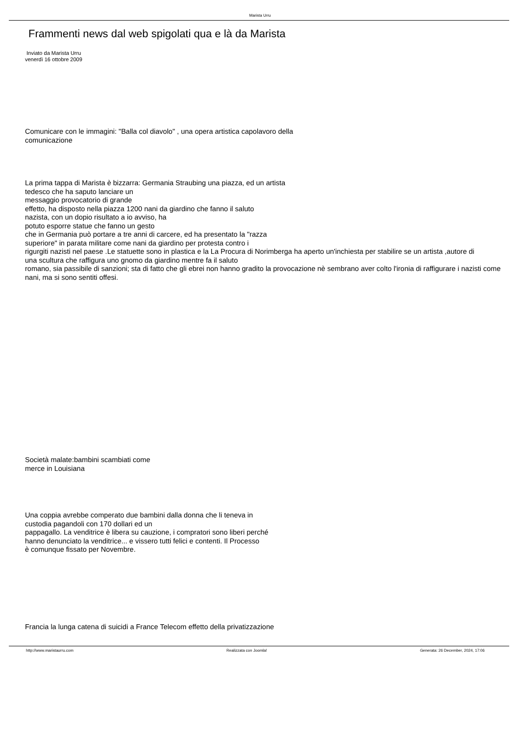Marista Urru
Frammenti news dal web spigolati qua e là da Marista
Inviato da Marista Urru
venerdì 16 ottobre 2009
Comunicare con le immagini: "Balla col diavolo" , una opera artistica capolavoro della
comunicazione
La prima tappa di Marista è bizzarra: Germania Straubing una piazza, ed un artista
tedesco che ha saputo lanciare un
messaggio provocatorio di grande
effetto, ha disposto nella piazza 1200 nani da giardino che fanno il saluto
nazista, con un dopio risultato a io avviso, ha
potuto esporre statue che fanno un gesto
che in Germania può portare a tre anni di carcere, ed ha presentato la "razza
superiore" in parata militare come nani da giardino per protesta contro i
rigurgiti nazisti nel paese .Le statuette sono in plastica e la La Procura di Norimberga ha aperto un'inchiesta per stabilire se un artista ,autore di
una scultura che raffigura uno gnomo da giardino mentre fa il saluto
romano, sia passibile di sanzioni; sta di fatto che gli ebrei non hanno gradito la provocazione nè sembrano aver colto l'ironia di raffigurare i nazisti come nani, ma si sono sentiti offesi.
Società malate:bambini scambiati come
merce in Louisiana
Una coppia avrebbe comperato due bambini dalla donna che li teneva in
custodia pagandoli con 170 dollari ed un
pappagallo. La venditrice è libera su cauzione, i compratori sono liberi perché
hanno denunciato la venditrice... e vissero tutti felici e contenti. Il Processo
è comunque fissato per Novembre.
Francia la lunga catena di suicidi a France Telecom effetto della privatizzazione
http://www.maristaurru.com Realizzata con Joomla! Generata: 26 December, 2024, 17:06